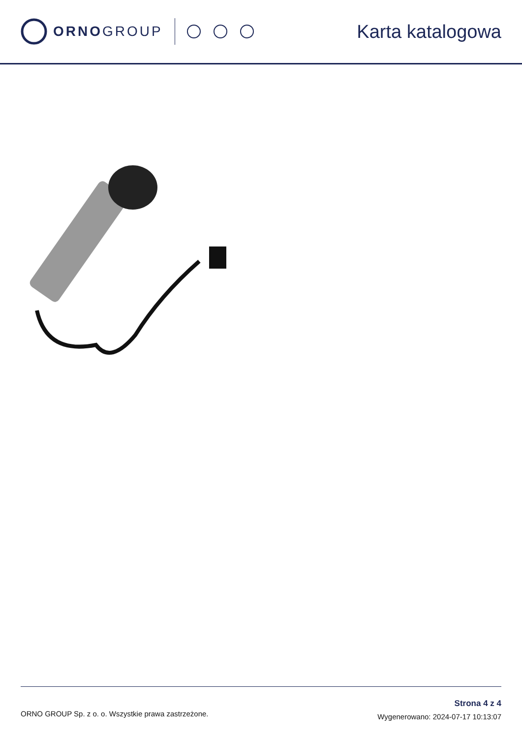ORNOGROUP
Karta katalogowa
ORNO GROUP Sp. z o. o. Wszystkie prawa zastrzeżone.
Strona 4 z 4
Wygenerowano: 2024-07-17 10:13:07